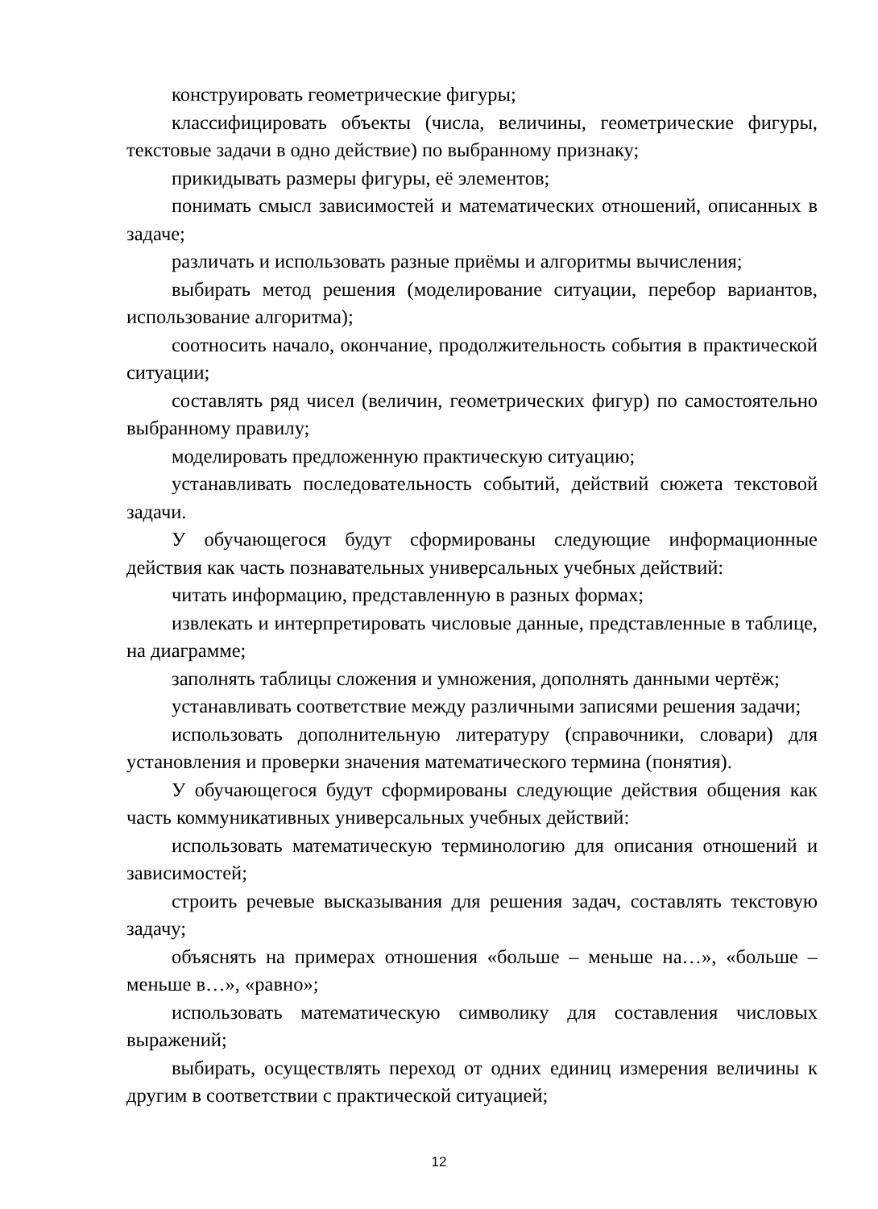конструировать геометрические фигуры;
классифицировать объекты (числа, величины, геометрические фигуры, текстовые задачи в одно действие) по выбранному признаку;
прикидывать размеры фигуры, её элементов;
понимать смысл зависимостей и математических отношений, описанных в задаче;
различать и использовать разные приёмы и алгоритмы вычисления;
выбирать метод решения (моделирование ситуации, перебор вариантов, использование алгоритма);
соотносить начало, окончание, продолжительность события в практической ситуации;
составлять ряд чисел (величин, геометрических фигур) по самостоятельно выбранному правилу;
моделировать предложенную практическую ситуацию;
устанавливать последовательность событий, действий сюжета текстовой задачи.
У обучающегося будут сформированы следующие информационные действия как часть познавательных универсальных учебных действий:
читать информацию, представленную в разных формах;
извлекать и интерпретировать числовые данные, представленные в таблице, на диаграмме;
заполнять таблицы сложения и умножения, дополнять данными чертёж;
устанавливать соответствие между различными записями решения задачи;
использовать дополнительную литературу (справочники, словари) для установления и проверки значения математического термина (понятия).
У обучающегося будут сформированы следующие действия общения как часть коммуникативных универсальных учебных действий:
использовать математическую терминологию для описания отношений и зависимостей;
строить речевые высказывания для решения задач, составлять текстовую задачу;
объяснять на примерах отношения «больше – меньше на…», «больше – меньше в…», «равно»;
использовать математическую символику для составления числовых выражений;
выбирать, осуществлять переход от одних единиц измерения величины к другим в соответствии с практической ситуацией;
12